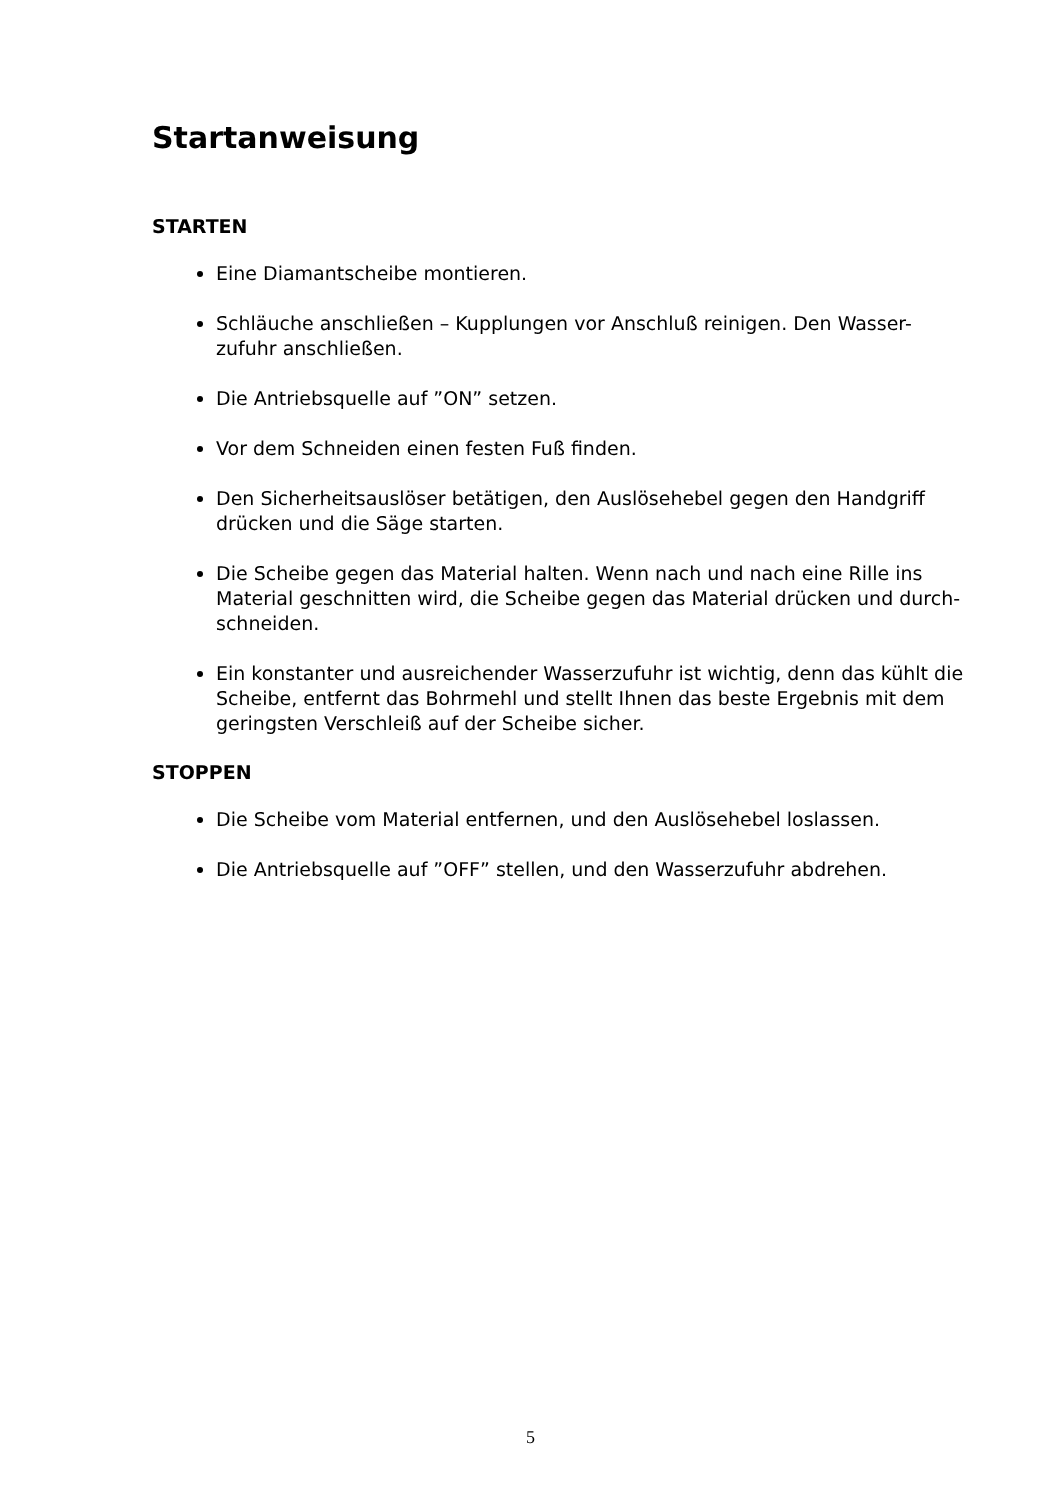Startanweisung
STARTEN
Eine Diamantscheibe montieren.
Schläuche anschließen – Kupplungen vor Anschluß reinigen. Den Wasser-zufuhr anschließen.
Die Antriebsquelle auf ”ON” setzen.
Vor dem Schneiden einen festen Fuß finden.
Den Sicherheitsauslöser betätigen, den Auslösehebel gegen den Handgriff drücken und die Säge starten.
Die Scheibe gegen das Material halten. Wenn nach und nach eine Rille ins Material geschnitten wird, die Scheibe gegen das Material drücken und durch-schneiden.
Ein konstanter und ausreichender Wasserzufuhr ist wichtig, denn das kühlt die Scheibe, entfernt das Bohrmehl und stellt Ihnen das beste Ergebnis mit dem geringsten Verschleiß auf der Scheibe sicher.
STOPPEN
Die Scheibe vom Material entfernen, und den Auslösehebel loslassen.
Die Antriebsquelle auf ”OFF” stellen, und den Wasserzufuhr abdrehen.
5